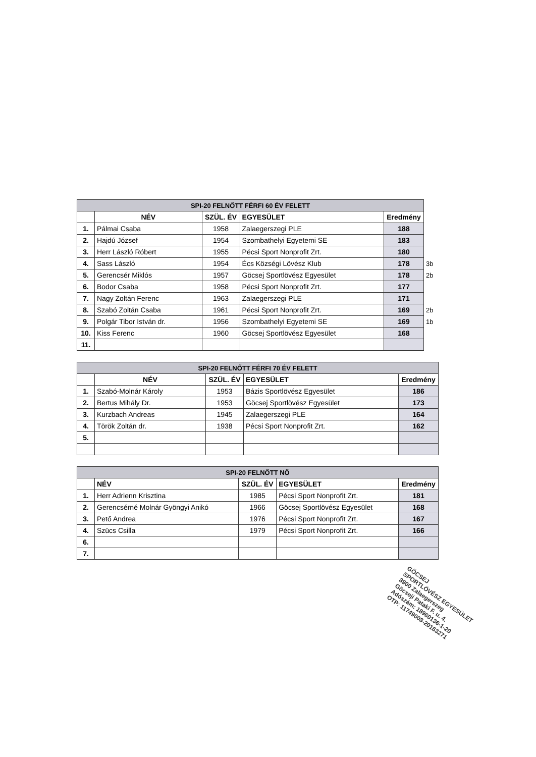| SPI-20 FELNŐTT FÉRFI 60 ÉV FELETT | | | | | |
| --- | --- | --- | --- | --- | --- |
| | NÉV | SZÜL. ÉV | EGYESÜLET | Eredmény | |
| 1. | Pálmai Csaba | 1958 | Zalaegerszegi PLE | 188 | |
| 2. | Hajdú József | 1954 | Szombathelyi Egyetemi SE | 183 | |
| 3. | Herr László Róbert | 1955 | Pécsi Sport Nonprofit Zrt. | 180 | |
| 4. | Sass László | 1954 | Écs Községi Lövész Klub | 178 | 3b |
| 5. | Gerencsér Miklós | 1957 | Göcsej Sportlövész Egyesület | 178 | 2b |
| 6. | Bodor Csaba | 1958 | Pécsi Sport Nonprofit Zrt. | 177 | |
| 7. | Nagy Zoltán Ferenc | 1963 | Zalaegerszegi PLE | 171 | |
| 8. | Szabó Zoltán Csaba | 1961 | Pécsi Sport Nonprofit Zrt. | 169 | 2b |
| 9. | Polgár Tibor István dr. | 1956 | Szombathelyi Egyetemi SE | 169 | 1b |
| 10. | Kiss Ferenc | 1960 | Göcsej Sportlövész Egyesület | 168 | |
| 11. | | | | | |
| SPI-20 FELNŐTT FÉRFI 70 ÉV FELETT | | | | |
| --- | --- | --- | --- | --- |
| | NÉV | SZÜL. ÉV | EGYESÜLET | Eredmény |
| 1. | Szabó-Molnár Károly | 1953 | Bázis Sportlövész Egyesület | 186 |
| 2. | Bertus Mihály Dr. | 1953 | Göcsej Sportlövész Egyesület | 173 |
| 3. | Kurzbach Andreas | 1945 | Zalaegerszegi PLE | 164 |
| 4. | Török Zoltán dr. | 1938 | Pécsi Sport Nonprofit Zrt. | 162 |
| 5. | | | | |
| SPI-20 FELNŐTT NŐ | | | | |
| --- | --- | --- | --- | --- |
| | NÉV | SZÜL. ÉV | EGYESÜLET | Eredmény |
| 1. | Herr Adrienn Krisztina | 1985 | Pécsi Sport Nonprofit Zrt. | 181 |
| 2. | Gerencsérné Molnár Gyöngyi Anikó | 1966 | Göcsej Sportlövész Egyesület | 168 |
| 3. | Pető Andrea | 1976 | Pécsi Sport Nonprofit Zrt. | 167 |
| 4. | Szücs Csilla | 1979 | Pécsi Sport Nonprofit Zrt. | 166 |
| 6. | | | | |
| 7. | | | | |
GÖCSEJ
SPORTLÖVÉSZ EGYESÜLET
8900 Zalaegerszeg
Göcseji Pataki F. u. 4.
Adószám: 18960136-1-20
OTP: 11749008-20163271